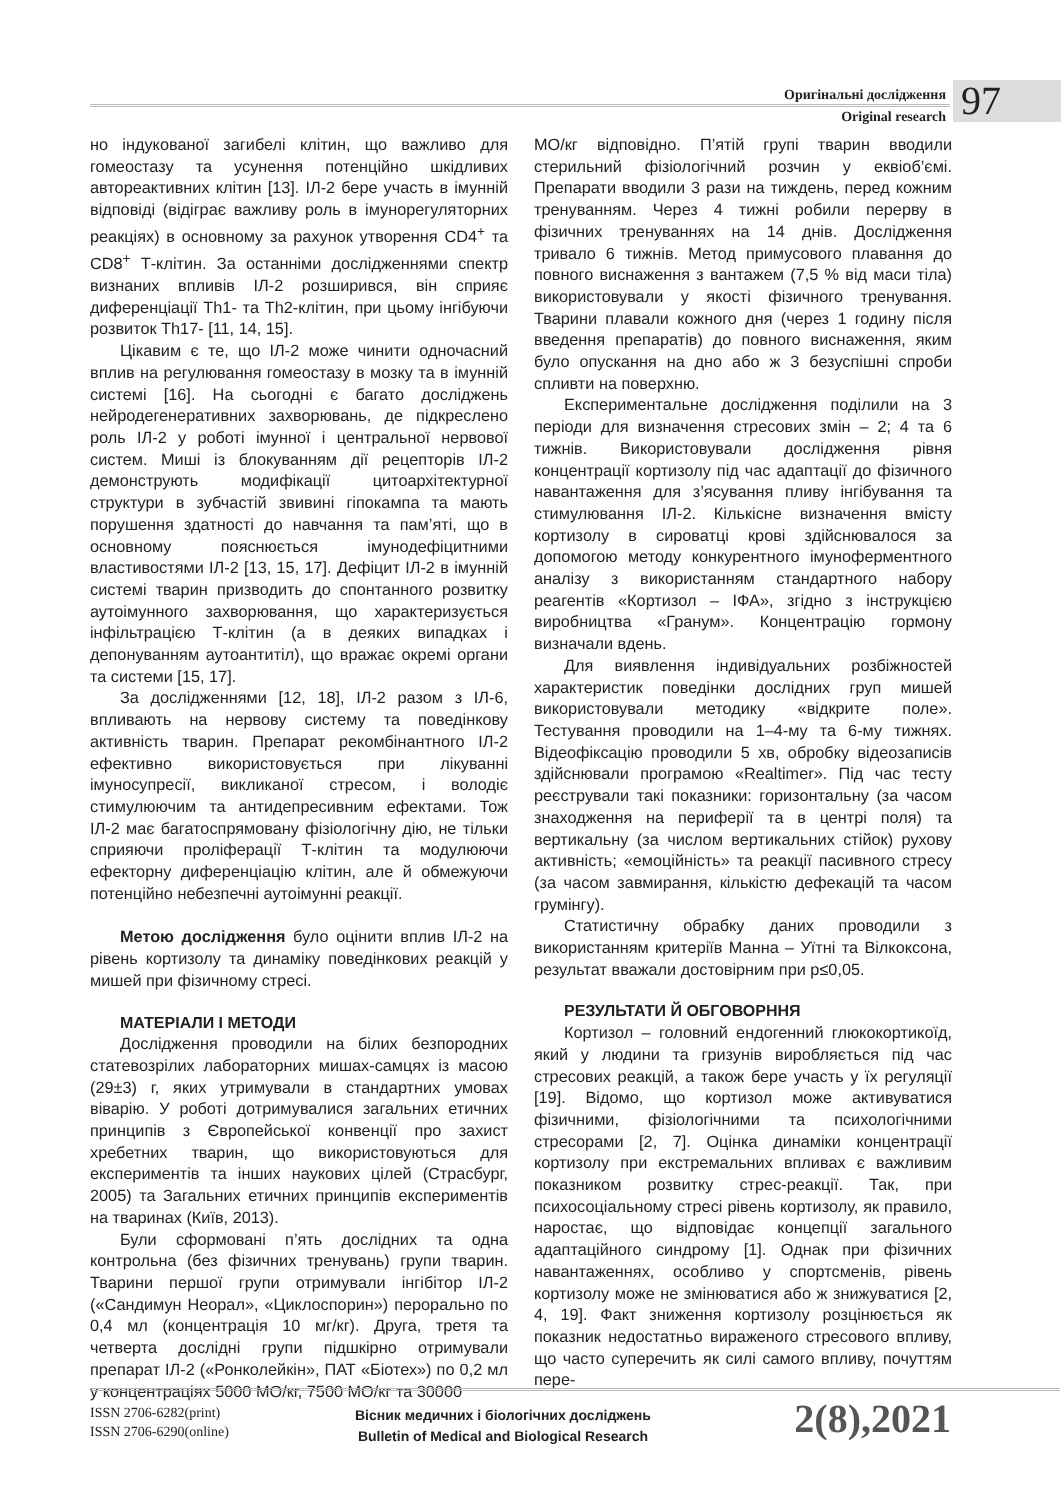Оригінальні дослідження
Original research
97
но індукованої загибелі клітин, що важливо для гомеостазу та усунення потенційно шкідливих автореактивних клітин [13]. ІЛ-2 бере участь в імунній відповіді (відіграє важливу роль в імунорегуляторних реакціях) в основному за рахунок утворення CD4<sup>+</sup> та CD8<sup>+</sup> Т-клітин. За останніми дослідженнями спектр визнаних впливів ІЛ-2 розширився, він сприяє диференціації Th1- та Th2-клітин, при цьому інгібуючи розвиток Th17- [11, 14, 15].
Цікавим є те, що ІЛ-2 може чинити одночасний вплив на регулювання гомеостазу в мозку та в імунній системі [16]. На сьогодні є багато досліджень нейродегенеративних захворювань, де підкреслено роль ІЛ-2 у роботі імунної і центральної нервової систем. Миші із блокуванням дії рецепторів ІЛ-2 демонструють модифікації цитоархітектурної структури в зубчастій звивині гіпокампа та мають порушення здатності до навчання та пам’яті, що в основному пояснюється імунодефіцитними властивостями ІЛ-2 [13, 15, 17]. Дефіцит ІЛ-2 в імунній системі тварин призводить до спонтанного розвитку аутоімунного захворювання, що характеризується інфільтрацією Т-клітин (а в деяких випадках і депонуванням аутоантитіл), що вражає окремі органи та системи [15, 17].
За дослідженнями [12, 18], ІЛ-2 разом з ІЛ-6, впливають на нервову систему та поведінкову активність тварин. Препарат рекомбінантного ІЛ-2 ефективно використовується при лікуванні імуносупресії, викликаної стресом, і володіє стимулюючим та антидепресивним ефектами. Тож ІЛ-2 має багатоспрямовану фізіологічну дію, не тільки сприяючи проліферації Т-клітин та модулюючи ефекторну диференціацію клітин, але й обмежуючи потенційно небезпечні аутоімунні реакції.
Метою дослідження було оцінити вплив ІЛ-2 на рівень кортизолу та динаміку поведінкових реакцій у мишей при фізичному стресі.
МАТЕРІАЛИ І МЕТОДИ
Дослідження проводили на білих безпородних статевозрілих лабораторних мишах-самцях із масою (29±3) г, яких утримували в стандартних умовах віварію. У роботі дотримувалися загальних етичних принципів з Європейської конвенції про захист хребетних тварин, що використовуються для експериментів та інших наукових цілей (Страсбург, 2005) та Загальних етичних принципів експериментів на тваринах (Київ, 2013).
Були сформовані п’ять дослідних та одна контрольна (без фізичних тренувань) групи тварин. Тварини першої групи отримували інгібітор ІЛ-2 («Сандимун Неорал», «Циклоспорин») перорально по 0,4 мл (концентрація 10 мг/кг). Друга, третя та четверта дослідні групи підшкірно отримували препарат ІЛ-2 («Ронколейкін», ПАТ «Біотех») по 0,2 мл у концентраціях 5000 МО/кг, 7500 МО/кг та 30000
МО/кг відповідно. П’ятій групі тварин вводили стерильний фізіологічний розчин у еквіоб’ємі. Препарати вводили 3 рази на тиждень, перед кожним тренуванням. Через 4 тижні робили перерву в фізичних тренуваннях на 14 днів. Дослідження тривало 6 тижнів. Метод примусового плавання до повного виснаження з вантажем (7,5 % від маси тіла) використовували у якості фізичного тренування. Тварини плавали кожного дня (через 1 годину після введення препаратів) до повного виснаження, яким було опускання на дно або ж 3 безуспішні спроби спливти на поверхню.
Експериментальне дослідження поділили на 3 періоди для визначення стресових змін – 2; 4 та 6 тижнів. Використовували дослідження рівня концентрації кортизолу під час адаптації до фізичного навантаження для з’ясування пливу інгібування та стимулювання ІЛ-2. Кількісне визначення вмісту кортизолу в сироватці крові здійснювалося за допомогою методу конкурентного імуноферментного аналізу з використанням стандартного набору реагентів «Кортизол – ІФА», згідно з інструкцією виробництва «Гранум». Концентрацію гормону визначали вдень.
Для виявлення індивідуальних розбіжностей характеристик поведінки дослідних груп мишей використовували методику «відкрите поле». Тестування проводили на 1–4-му та 6-му тижнях. Відеофіксацію проводили 5 хв, обробку відеозаписів здійснювали програмою «Realtimer». Під час тесту реєстрували такі показники: горизонтальну (за часом знаходження на периферії та в центрі поля) та вертикальну (за числом вертикальних стійок) рухову активність; «емоційність» та реакції пасивного стресу (за часом завмирання, кількістю дефекацій та часом грумінгу).
Статистичну обрабку даних проводили з використанням критеріїв Манна – Уїтні та Вілкоксона, результат вважали достовірним при p≤0,05.
РЕЗУЛЬТАТИ Й ОБГОВОРННЯ
Кортизол – головний ендогенний глюкокортикоїд, який у людини та гризунів виробляється під час стресових реакцій, а також бере участь у їх регуляції [19]. Відомо, що кортизол може активуватися фізичними, фізіологічними та психологічними стресорами [2, 7]. Оцінка динаміки концентрації кортизолу при екстремальних впливах є важливим показником розвитку стрес-реакції. Так, при психосоціальному стресі рівень кортизолу, як правило, наростає, що відповідає концепції загального адаптаційного синдрому [1]. Однак при фізичних навантаженнях, особливо у спортсменів, рівень кортизолу може не змінюватися або ж знижуватися [2, 4, 19]. Факт зниження кортизолу розцінюється як показник недостатньо вираженого стресового впливу, що часто суперечить як силі самого впливу, почуттям пере-
ISSN 2706-6282(print)
ISSN 2706-6290(online)
Вісник медичних і біологічних досліджень
Bulletin of Medical and Biological Research
2(8),2021